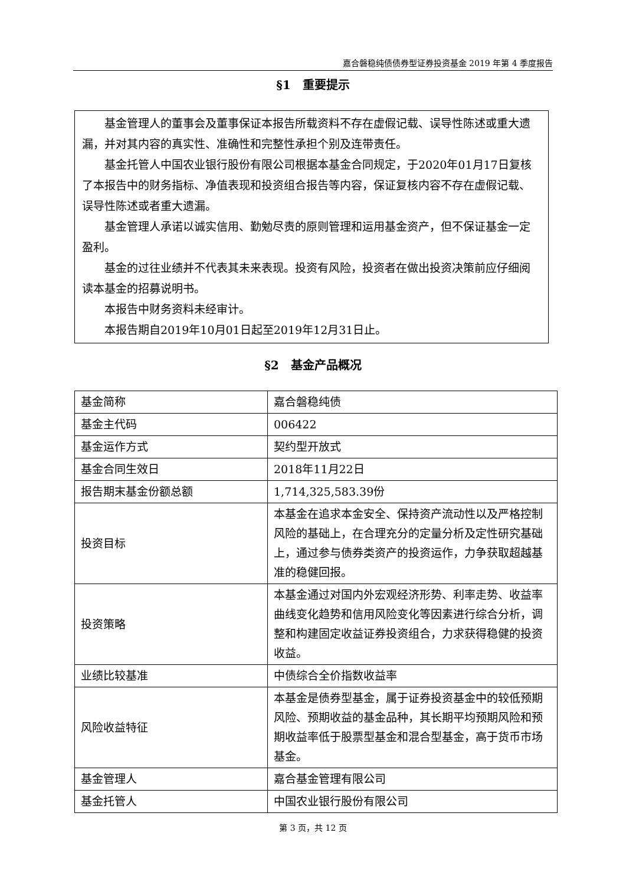嘉合磐稳纯债债券型证券投资基金 2019 年第 4 季度报告
§1　重要提示
基金管理人的董事会及董事保证本报告所载资料不存在虚假记载、误导性陈述或重大遗漏，并对其内容的真实性、准确性和完整性承担个别及连带责任。
基金托管人中国农业银行股份有限公司根据本基金合同规定，于2020年01月17日复核了本报告中的财务指标、净值表现和投资组合报告等内容，保证复核内容不存在虚假记载、误导性陈述或者重大遗漏。
基金管理人承诺以诚实信用、勤勉尽责的原则管理和运用基金资产，但不保证基金一定盈利。
基金的过往业绩并不代表其未来表现。投资有风险，投资者在做出投资决策前应仔细阅读本基金的招募说明书。
本报告中财务资料未经审计。
本报告期自2019年10月01日起至2019年12月31日止。
§2　基金产品概况
| 基金简称 | 嘉合磐稳纯债 |
| 基金主代码 | 006422 |
| 基金运作方式 | 契约型开放式 |
| 基金合同生效日 | 2018年11月22日 |
| 报告期末基金份额总额 | 1,714,325,583.39份 |
| 投资目标 | 本基金在追求本金安全、保持资产流动性以及严格控制风险的基础上，在合理充分的定量分析及定性研究基础上，通过参与债券类资产的投资运作，力争获取超越基准的稳健回报。 |
| 投资策略 | 本基金通过对国内外宏观经济形势、利率走势、收益率曲线变化趋势和信用风险变化等因素进行综合分析，调整和构建固定收益证券投资组合，力求获得稳健的投资收益。 |
| 业绩比较基准 | 中债综合全价指数收益率 |
| 风险收益特征 | 本基金是债券型基金，属于证券投资基金中的较低预期风险、预期收益的基金品种，其长期平均预期风险和预期收益率低于股票型基金和混合型基金，高于货币市场基金。 |
| 基金管理人 | 嘉合基金管理有限公司 |
| 基金托管人 | 中国农业银行股份有限公司 |
第 3 页，共 12 页